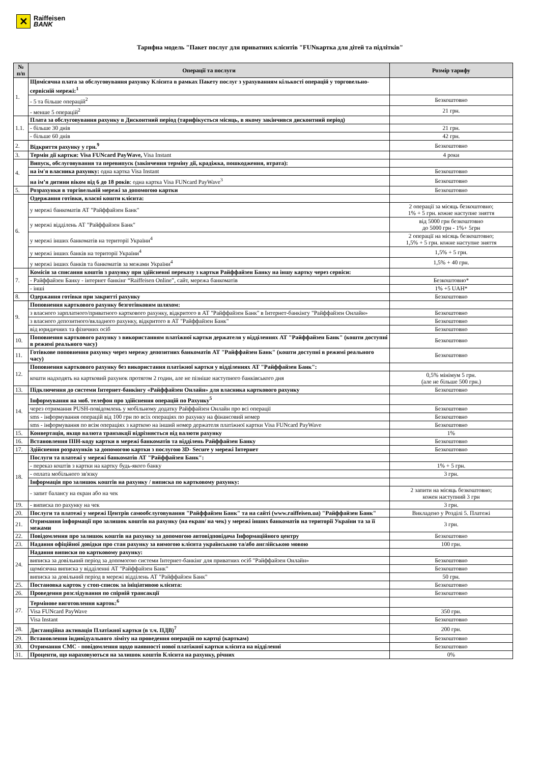✕
Raiffeisen
BANK
Тарифна модель "Пакет послуг для приватних клієнтів "FUNкартка для дітей та підлітків"
| № п/п | Операції та послуги | Розмір тарифу |
| --- | --- | --- |
| 1. | Щомісячна плата за обслуговування рахунку Клієнта в рамках Пакету послуг з урахуванням кількості операцій у торговельно-сервісній мережі:<sup>1</sup> | |
| | - 5 та більше операцій<sup>2</sup> | Безкоштовно |
| | - менше 5 операцій<sup>2</sup> | 21 грн. |
| 1.1. | Плата за обслуговування рахунку в Дисконтний період (тарифікується місяць, в якому закінчився дисконтний період) | |
| | - більше 30 днів | 21 грн. |
| | - більше 60 днів | 42 грн. |
| 2. | Відкриття рахунку у грн.<sup>9</sup> | Безкоштовно |
| 3. | Термін дії картки: Visa FUNcard PayWave, Visa Instant | 4 роки |
| 4. | Випуск, обслуговування та перевипуск (закінчення терміну дії, крадіжка, пошкодження, втрата): | |
| | на ім'я власника рахунку: одна картка Visa Instant | Безкоштовно |
| | на ім’я дитини віком від 6 до 18 років : одна картка Visa FUNcard PayWave<sup>3</sup> | Безкоштовно |
| 5. | Розрахунки в торгівельній мережі за допомогою картки | Безкоштовно |
| 6. | Одержання готівки, власні кошти клієнта: | |
| | у мережі банкоматів АТ "Райффайзен Банк" | 2 операції за місяць безкоштовно; 1% + 5 грн. кожне наступне зняття |
| | у мережі відділень АТ "Райффайзен Банк" | від 5000 грн безкоштовно до 5000 грн - 1%+ 5грн |
| | у мережі інших банкоматів на території України<sup>4</sup> | 2 операції на місяць безкоштовно; 1,5% + 5 грн. кожне наступне зняття |
| | у мережі інших банків на території України<sup>4</sup> | 1,5% + 5 грн. |
| | у мережі інших банків та банкоматів за межами України<sup>4</sup> | 1,5% + 40 грн. |
| 7. | Комісія за списання коштів з рахунку при здійсненні переказу з картки Райффайзен Банку на іншу картку через сервіси: | |
| | - Райффайзен Банку - інтернет банкінг “Raiffeisen Online”, сайт, мережа банкоматів | Безкоштовно* |
| | - інші | 1% +5 UAH* |
| 8. | Одержання готівки при закритті рахунку | Безкоштовно |
| 9. | Поповнення карткового рахунку безготівковим шляхом: | |
| | з власного зарплатного/приватного карткового рахунку, відкритого в АТ "Райффайзен Банк" в Інтернет-банкінгу "Райффайзен Онлайн» | Безкоштовно |
| | з власного депозитного/вкладного рахунку, відкритого в АТ "Райффайзен Банк" | Безкоштовно |
| | від юридичних та фізичних осіб | Безкоштовно |
| 10. | Поповнення карткового рахунку з використанням платіжної картки держателя у відділеннях АТ "Райффайзен Банк" (кошти доступні в режимі реального часу) | Безкоштовно |
| 11. | Готівкове поповнення рахунку через мережу депозитних банкоматів АТ "Райффайзен Банк" (кошти доступні в режимі реального часу) | Безкоштовно |
| 12. | Поповнення карткового рахунку без використання платіжної картки у відділеннях АТ "Райффайзен Банк": | |
| | кошти надходять на картковий рахунок протягом 2 годин, але не пізніше наступного банківського дня | 0,5% мінімум 5 грн. (але не більше 500 грн.) |
| 13. | Підключення до системи Інтернет-банкінгу «Райффайзен Онлайн» для власника карткового рахунку | Безкоштовно |
| 14. | Інформування на моб. телефон про здійснення операцій по Рахунку<sup>5</sup> | |
| | через отримання PUSH-повідомлень у мобільному додатку Райффайзен Онлайн про всі операції | Безкоштовно |
| | sms - інформування операцій від 100 грн по всіх операціях по рахунку на фінансовий номер | Безкоштовно |
| | sms - інформування по всім операціях з карткою на інший номер держателя платіжної картки Visa FUNcard PayWave | Безкоштовно |
| 15. | Конвертація, якщо валюта транзакції відрізняється від валюти рахунку | 1% |
| 16. | Встановлення ПІН-коду картки в мережі банкоматів та відділень Райффайзен Банку | Безкоштовно |
| 17. | Здійснення розрахунків за допомогою картки з послугою 3D- Secure у мережі Інтернет | Безкоштовно |
| 18. | Послуги та платежі у мережі банкоматів АТ "Райффайзен Банк": | |
| | - переказ коштів з картки на картку будь-якого банку | 1% + 5 грн. |
| | - оплата мобільного зв'язку | 3 грн. |
| | Інформація про залишок коштів на рахунку / виписка по картковому рахунку: | |
| | - запит балансу на екран або на чек | 2 запити на місяць безкоштовно; кожен наступний 3 грн |
| 19. | - виписка по рахунку на чек | 3 грн. |
| 20. | Послуги та платежі у мережі Центрів самообслуговування "Райффайзен Банк" та на сайті (www.raiffeisen.ua) "Райффайзен Банк" | Викладено у Розділі 5. Платежі |
| 21. | Отримання інформації про залишок коштів на рахунку (на екран/ на чек) у мережі інших банкоматів на території України та за її межами | 3 грн. |
| 22. | Повідомлення про залишок коштів на рахунку за допомогою автовідповідача Інформаційного центру | Безкоштовно |
| 23. | Надання офіційної довідки про стан рахунку за вимогою клієнта українською та/або англійською мовою | 100 грн. |
| 24. | Надання виписки по картковому рахунку: | |
| | виписка за довільний період за допомогою системи Інтернет-банкінг для приватних осіб "Райффайзен Онлайн» | Безкоштовно |
| | щомісячна виписка у відділенні АТ "Райффайзен Банк" | Безкоштовно |
| | виписка за довільний період в мережі відділень АТ "Райффайзен Банк" | 50 грн. |
| 25. | Постановка карток у стоп-список за ініціативою клієнта: | Безкоштовно |
| 26. | Проведення розслідування по спірній трансакції | Безкоштовно |
| 27. | Термінове виготовлення карток:<sup>6</sup> | |
| | Visa FUNcard PayWave | 350 грн. |
| | Visa Instant | Безкоштовно |
| 28. | Дистанційна активація Платіжної картки (в т.ч. ПДВ)<sup>7</sup> | 200 грн. |
| 29. | Встановлення індивідуального ліміту на проведення операцій по картці (карткам) | Безкоштовно |
| 30. | Отримання СМС - повідомлення щодо наявності нової платіжної картки клієнта на відділенні | Безкоштовно |
| 31. | Проценти, що нараховуються на залишок коштів Клієнта на рахунку, річних | 0% |